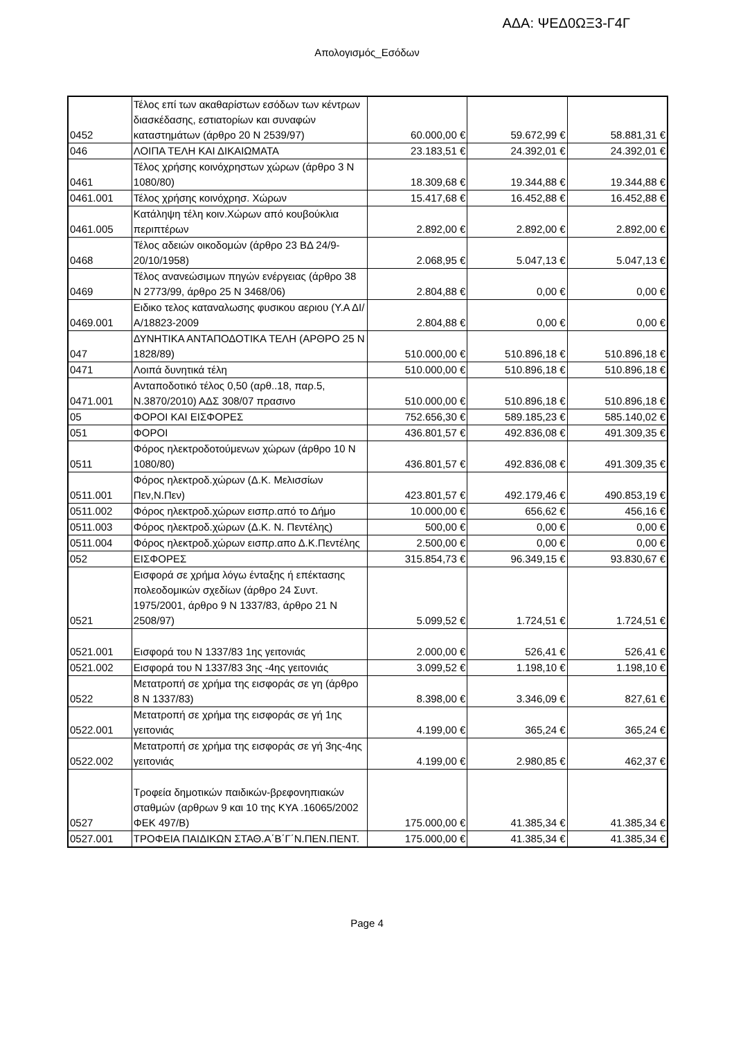ΑΔΑ: ΨΕΔ0ΩΞ3-Γ4Γ
Απολογισμός_Εσόδων
| 0452 | Τέλος επί των ακαθαρίστων εσόδων των κέντρων διασκέδασης, εστιατορίων και συναφών καταστημάτων (άρθρο 20 Ν 2539/97) | 60.000,00 € | 59.672,99 € | 58.881,31 € |
| 046 | ΛΟΙΠΑ ΤΕΛΗ ΚΑΙ ΔΙΚΑΙΩΜΑΤΑ | 23.183,51 € | 24.392,01 € | 24.392,01 € |
| 0461 | Τέλος χρήσης κοινόχρηστων χώρων (άρθρο 3 Ν 1080/80) | 18.309,68 € | 19.344,88 € | 19.344,88 € |
| 0461.001 | Τέλος χρήσης κοινόχρησ. Χώρων | 15.417,68 € | 16.452,88 € | 16.452,88 € |
| 0461.005 | Κατάληψη τέλη κοιν.Χώρων από κουβούκλια περιπτέρων | 2.892,00 € | 2.892,00 € | 2.892,00 € |
| 0468 | Τέλος αδειών οικοδομών (άρθρο 23 ΒΔ 24/9-20/10/1958) | 2.068,95 € | 5.047,13 € | 5.047,13 € |
| 0469 | Τέλος ανανεώσιμων πηγών ενέργειας (άρθρο 38 Ν 2773/99, άρθρο 25 Ν 3468/06) | 2.804,88 € | 0,00 € | 0,00 € |
| 0469.001 | Ειδικο τελος καταναλωσης φυσικου αεριου (Υ.Α ΔΙ/Α/18823-2009 | 2.804,88 € | 0,00 € | 0,00 € |
| 047 | ΔΥΝΗΤΙΚΑ ΑΝΤΑΠΟΔΟΤΙΚΑ ΤΕΛΗ (ΑΡΘΡΟ 25 Ν 1828/89) | 510.000,00 € | 510.896,18 € | 510.896,18 € |
| 0471 | Λοιπά δυνητικά τέλη | 510.000,00 € | 510.896,18 € | 510.896,18 € |
| 0471.001 | Ανταποδοτικό τέλος 0,50 (αρθ..18, παρ.5, Ν.3870/2010) ΑΔΣ 308/07 πρασινο | 510.000,00 € | 510.896,18 € | 510.896,18 € |
| 05 | ΦΟΡΟΙ ΚΑΙ ΕΙΣΦΟΡΕΣ | 752.656,30 € | 589.185,23 € | 585.140,02 € |
| 051 | ΦΟΡΟΙ | 436.801,57 € | 492.836,08 € | 491.309,35 € |
| 0511 | Φόρος ηλεκτροδοτούμενων χώρων (άρθρο 10 Ν 1080/80) | 436.801,57 € | 492.836,08 € | 491.309,35 € |
| 0511.001 | Φόρος ηλεκτροδ.χώρων (Δ.Κ. Μελισσίων Πεν,Ν.Πεν) | 423.801,57 € | 492.179,46 € | 490.853,19 € |
| 0511.002 | Φόρος ηλεκτροδ.χώρων εισπρ.από το Δήμο | 10.000,00 € | 656,62 € | 456,16 € |
| 0511.003 | Φόρος ηλεκτροδ.χώρων (Δ.Κ. Ν. Πεντέλης) | 500,00 € | 0,00 € | 0,00 € |
| 0511.004 | Φόρος ηλεκτροδ.χώρων εισπρ.απο Δ.Κ.Πεντέλης | 2.500,00 € | 0,00 € | 0,00 € |
| 052 | ΕΙΣΦΟΡΕΣ | 315.854,73 € | 96.349,15 € | 93.830,67 € |
| 0521 | Εισφορά σε χρήμα λόγω ένταξης ή επέκτασης πολεοδομικών σχεδίων (άρθρο 24 Συντ. 1975/2001, άρθρο 9 Ν 1337/83, άρθρο 21 Ν 2508/97) | 5.099,52 € | 1.724,51 € | 1.724,51 € |
| 0521.001 | Εισφορά του Ν 1337/83 1ης γειτονιάς | 2.000,00 € | 526,41 € | 526,41 € |
| 0521.002 | Εισφορά του Ν 1337/83 3ης -4ης γειτονιάς | 3.099,52 € | 1.198,10 € | 1.198,10 € |
| 0522 | Μετατροπή σε χρήμα της εισφοράς σε γη (άρθρο 8 Ν 1337/83) | 8.398,00 € | 3.346,09 € | 827,61 € |
| 0522.001 | Μετατροπή σε χρήμα της εισφοράς σε γή 1ης γειτονιάς | 4.199,00 € | 365,24 € | 365,24 € |
| 0522.002 | Μετατροπή σε χρήμα της εισφοράς σε γή 3ης-4ης γειτονιάς | 4.199,00 € | 2.980,85 € | 462,37 € |
| 0527 | Τροφεία δημοτικών παιδικών-βρεφονηπιακών σταθμών (αρθρων 9 και 10 της ΚΥΑ .16065/2002 ΦΕΚ 497/Β) | 175.000,00 € | 41.385,34 € | 41.385,34 € |
| 0527.001 | ΤΡΟΦΕΙΑ ΠΑΙΔΙΚΩΝ ΣΤΑΘ.Α΄Β΄Γ΄Ν.ΠΕΝ.ΠΕΝΤ. | 175.000,00 € | 41.385,34 € | 41.385,34 € |
Page 4